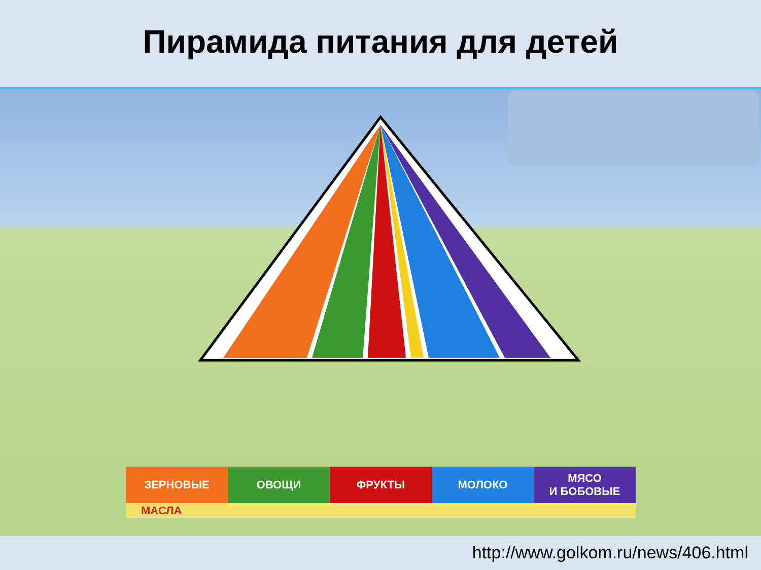Пирамида питания для детей
ЗЕРНОВЫЕ ОВОЩИ ФРУКТЫ МОЛОКО МЯСО
И БОБОВЫЕ
МАСЛА
http://www.golkom.ru/news/406.html